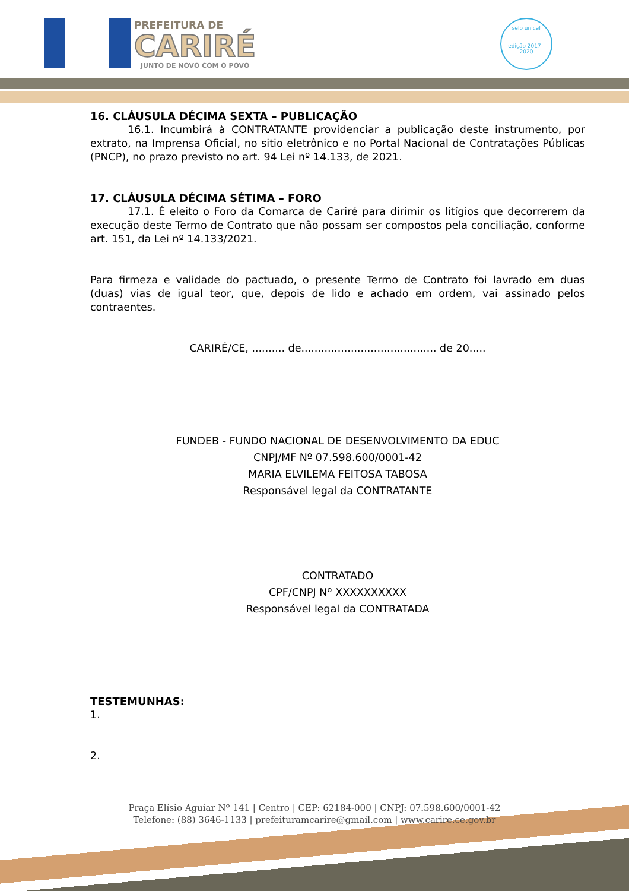PREFEITURA DE
CARIRÉ
JUNTO DE NOVO COM O POVO
selo unicef
edição 2017 - 2020
16. CLÁUSULA DÉCIMA SEXTA – PUBLICAÇÃO
16.1. Incumbirá à CONTRATANTE providenciar a publicação deste instrumento, por extrato, na Imprensa Oficial, no sitio eletrônico e no Portal Nacional de Contratações Públicas (PNCP), no prazo previsto no art. 94 Lei nº 14.133, de 2021.
17. CLÁUSULA DÉCIMA SÉTIMA – FORO
17.1. É eleito o Foro da Comarca de Cariré para dirimir os litígios que decorrerem da execução deste Termo de Contrato que não possam ser compostos pela conciliação, conforme art. 151, da Lei nº 14.133/2021.
Para firmeza e validade do pactuado, o presente Termo de Contrato foi lavrado em duas (duas) vias de igual teor, que, depois de lido e achado em ordem, vai assinado pelos contraentes.
CARIRÉ/CE, .......... de......................................... de 20.....
FUNDEB - FUNDO NACIONAL DE DESENVOLVIMENTO DA EDUC
CNPJ/MF Nº 07.598.600/0001-42
MARIA ELVILEMA FEITOSA TABOSA
Responsável legal da CONTRATANTE
CONTRATADO
CPF/CNPJ Nº XXXXXXXXXX
Responsável legal da CONTRATADA
TESTEMUNHAS:
1.
2.
Praça Elísio Aguiar Nº 141 | Centro | CEP: 62184-000 | CNPJ: 07.598.600/0001-42
Telefone: (88) 3646-1133 | prefeituramcarire@gmail.com | www.carire.ce.gov.br